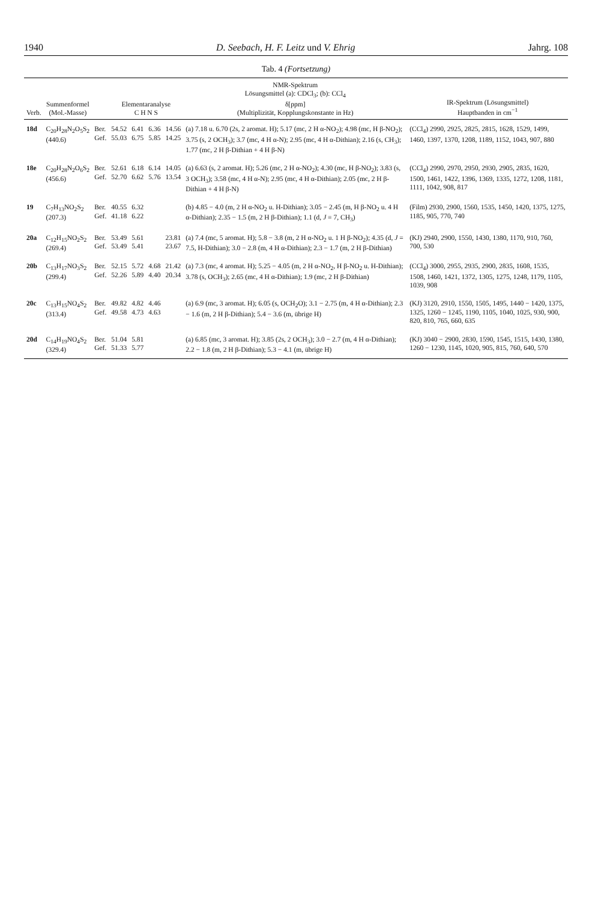1940 D. Seebach, H. F. Leitz und V. Ehrig Jahrg. 108
Tab. 4 (Fortsetzung)
| Verb. | Summenformel (Mol.-Masse) | | Elementaranalyse C H N S | | | | NMR-Spektrum Lösungsmittel (a): CDCl<sub>3</sub>; (b): CCl<sub>4</sub> δ[ppm] (Multiplizität, Kopplungskonstante in Hz) | IR-Spektrum (Lösungsmittel) Hauptbanden in cm<sup>−1</sup> |
| --- | --- | --- | --- | --- | --- | --- | --- | --- |
| 18d | C<sub>20</sub>H<sub>28</sub>N<sub>2</sub>O<sub>5</sub>S<sub>2</sub> (440.6) | Ber. Gef. | 54.52 55.03 | 6.41 6.75 | 6.36 5.85 | 14.56 14.25 | (a) 7.18 u. 6.70 (2s, 2 aromat. H); 5.17 (mc, 2 H α-NO<sub>2</sub>); 4.98 (mc, H β-NO<sub>2</sub>); 3.75 (s, 2 OCH<sub>3</sub>); 3.7 (mc, 4 H α-N); 2.95 (mc, 4 H α-Dithian); 2.16 (s, CH<sub>3</sub>); 1.77 (mc, 2 H β-Dithian + 4 H β-N) | (CCl<sub>4</sub>) 2990, 2925, 2825, 2815, 1628, 1529, 1499, 1460, 1397, 1370, 1208, 1189, 1152, 1043, 907, 880 |
| 18e | C<sub>20</sub>H<sub>28</sub>N<sub>2</sub>O<sub>6</sub>S<sub>2</sub> (456.6) | Ber. Gef. | 52.61 52.70 | 6.18 6.62 | 6.14 5.76 | 14.05 13.54 | (a) 6.63 (s, 2 aromat. H); 5.26 (mc, 2 H α-NO<sub>2</sub>); 4.30 (mc, H β-NO<sub>2</sub>); 3.83 (s, 3 OCH<sub>3</sub>); 3.58 (mc, 4 H α-N); 2.95 (mc, 4 H α-Dithian); 2.05 (mc, 2 H β-Dithian + 4 H β-N) | (CCl<sub>4</sub>) 2990, 2970, 2950, 2930, 2905, 2835, 1620, 1500, 1461, 1422, 1396, 1369, 1335, 1272, 1208, 1181, 1111, 1042, 908, 817 |
| 19 | C<sub>7</sub>H<sub>13</sub>NO<sub>2</sub>S<sub>2</sub> (207.3) | Ber. Gef. | 40.55 41.18 | 6.32 6.22 | | | (b) 4.85 − 4.0 (m, 2 H α-NO<sub>2</sub> u. H-Dithian); 3.05 − 2.45 (m, H β-NO<sub>2</sub> u. 4 H α-Dithian); 2.35 − 1.5 (m, 2 H β-Dithian); 1.1 (d, J = 7, CH<sub>3</sub>) | (Film) 2930, 2900, 1560, 1535, 1450, 1420, 1375, 1275, 1185, 905, 770, 740 |
| 20a | C<sub>12</sub>H<sub>15</sub>NO<sub>2</sub>S<sub>2</sub> (269.4) | Ber. Gef. | 53.49 53.49 | 5.61 5.41 | | 23.81 23.67 | (a) 7.4 (mc, 5 aromat. H); 5.8 − 3.8 (m, 2 H α-NO<sub>2</sub> u. 1 H β-NO<sub>2</sub>); 4.35 (d, J = 7.5, H-Dithian); 3.0 − 2.8 (m, 4 H α-Dithian); 2.3 − 1.7 (m, 2 H β-Dithian) | (KJ) 2940, 2900, 1550, 1430, 1380, 1170, 910, 760, 700, 530 |
| 20b | C<sub>13</sub>H<sub>17</sub>NO<sub>3</sub>S<sub>2</sub> (299.4) | Ber. Gef. | 52.15 52.26 | 5.72 5.89 | 4.68 4.40 | 21.42 20.34 | (a) 7.3 (mc, 4 aromat. H); 5.25 − 4.05 (m, 2 H α-NO<sub>2</sub>, H β-NO<sub>2</sub> u. H-Dithian); 3.78 (s, OCH<sub>3</sub>); 2.65 (mc, 4 H α-Dithian); 1.9 (mc, 2 H β-Dithian) | (CCl<sub>4</sub>) 3000, 2955, 2935, 2900, 2835, 1608, 1535, 1508, 1460, 1421, 1372, 1305, 1275, 1248, 1179, 1105, 1039, 908 |
| 20c | C<sub>13</sub>H<sub>15</sub>NO<sub>4</sub>S<sub>2</sub> (313.4) | Ber. Gef. | 49.82 49.58 | 4.82 4.73 | 4.46 4.63 | | (a) 6.9 (mc, 3 aromat. H); 6.05 (s, OCH<sub>2</sub>O); 3.1 − 2.75 (m, 4 H α-Dithian); 2.3 − 1.6 (m, 2 H β-Dithian); 5.4 − 3.6 (m, übrige H) | (KJ) 3120, 2910, 1550, 1505, 1495, 1440 − 1420, 1375, 1325, 1260 − 1245, 1190, 1105, 1040, 1025, 930, 900, 820, 810, 765, 660, 635 |
| 20d | C<sub>14</sub>H<sub>19</sub>NO<sub>4</sub>S<sub>2</sub> (329.4) | Ber. Gef. | 51.04 51.33 | 5.81 5.77 | | | (a) 6.85 (mc, 3 aromat. H); 3.85 (2s, 2 OCH<sub>3</sub>); 3.0 − 2.7 (m, 4 H α-Dithian); 2.2 − 1.8 (m, 2 H β-Dithian); 5.3 − 4.1 (m, übrige H) | (KJ) 3040 − 2900, 2830, 1590, 1545, 1515, 1430, 1380, 1260 − 1230, 1145, 1020, 905, 815, 760, 640, 570 |